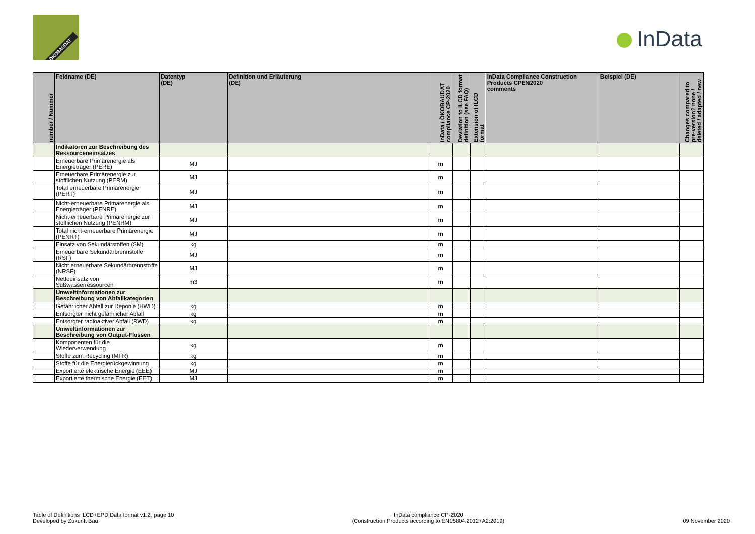ÖKOBAUDAT
InData
| number / Nummer | Feldname (DE) | Datentyp (DE) | Definition und Erläuterung (DE) | InData / ÖKOBAUDAT compliance CP-2020 | Deviation to ILCD format definition (see FAQ) | Extension of ILCD format | InData Compliance Construction Products CPEN2020 comments | Beispiel (DE) | Changes compared to pre-version? none / deleted / adapted / new |
| --- | --- | --- | --- | --- | --- | --- | --- | --- | --- |
| | Indikatoren zur Beschreibung des Ressourceneinsatzes | | | | | | | | |
| | Erneuerbare Primärenergie als Energieträger (PERE) | MJ | | m | | | | | |
| | Erneuerbare Primärenergie zur stofflichen Nutzung (PERM) | MJ | | m | | | | | |
| | Total erneuerbare Primärenergie (PERT) | MJ | | m | | | | | |
| | Nicht-erneuerbare Primärenergie als Energieträger (PENRE) | MJ | | m | | | | | |
| | Nicht-erneuerbare Primärenergie zur stofflichen Nutzung (PENRM) | MJ | | m | | | | | |
| | Total nicht-erneuerbare Primärenergie (PENRT) | MJ | | m | | | | | |
| | Einsatz von Sekundärstoffen (SM) | kg | | m | | | | | |
| | Erneuerbare Sekundärbrennstoffe (RSF) | MJ | | m | | | | | |
| | Nicht erneuerbare Sekundärbrennstoffe (NRSF) | MJ | | m | | | | | |
| | Nettoeinsatz von Süßwasserressourcen | m3 | | m | | | | | |
| | Umweltinformationen zur Beschreibung von Abfallkategorien | | | | | | | | |
| | Gefährlicher Abfall zur Deponie (HWD) | kg | | m | | | | | |
| | Entsorgter nicht gefährlicher Abfall | kg | | m | | | | | |
| | Entsorgter radioaktiver Abfall (RWD) | kg | | m | | | | | |
| | Umweltinformationen zur Beschreibung von Output-Flüssen | | | | | | | | |
| | Komponenten für die Wiederverwendung | kg | | m | | | | | |
| | Stoffe zum Recycling (MFR) | kg | | m | | | | | |
| | Stoffe für die Energierückgewinnung | kg | | m | | | | | |
| | Exportierte elektrische Energie (EEE) | MJ | | m | | | | | |
| | Exportierte thermische Energie (EET) | MJ | | m | | | | | |
Table of Definitions ILCD+EPD Data format v1.2, page 10
Developed by Zukunft Bau
InData compliance CP-2020
(Construction Products according to EN15804:2012+A2:2019)
09 November 2020